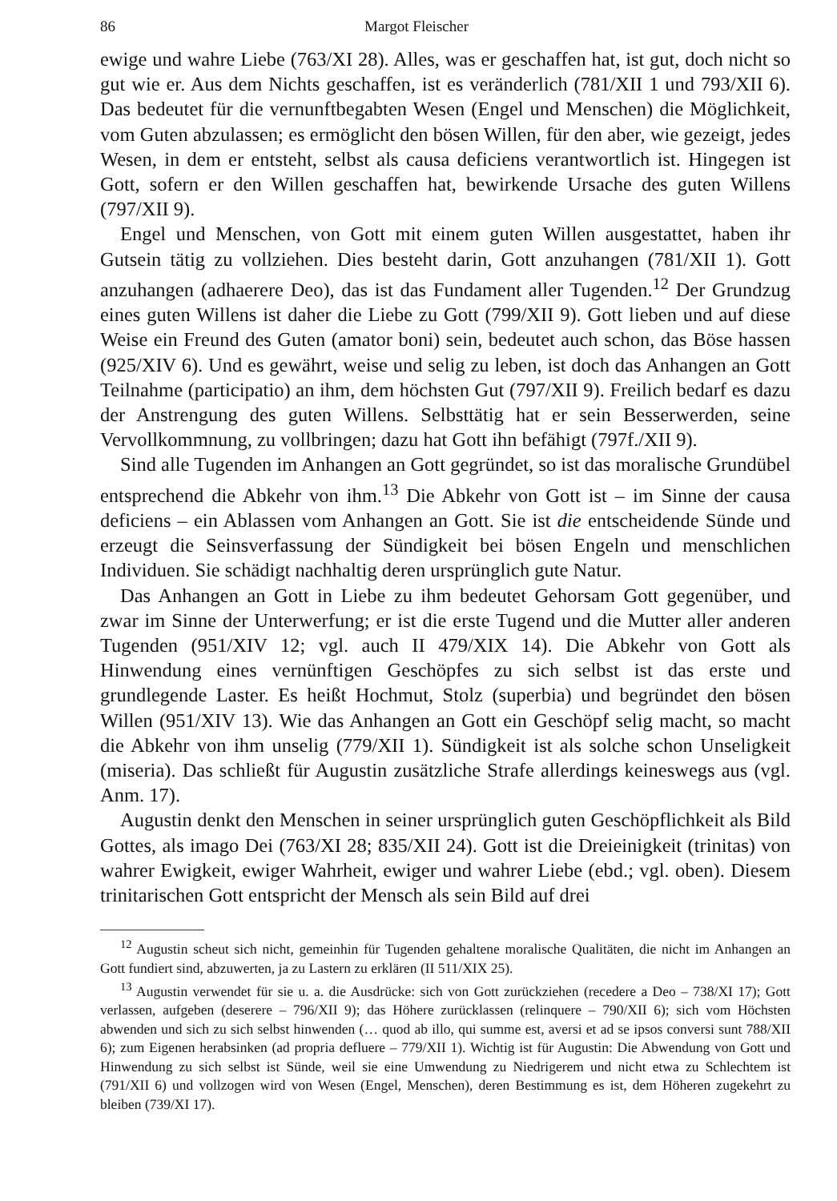86 Margot Fleischer
ewige und wahre Liebe (763/XI 28). Alles, was er geschaffen hat, ist gut, doch nicht so gut wie er. Aus dem Nichts geschaffen, ist es veränderlich (781/XII 1 und 793/XII 6). Das bedeutet für die vernunftbegabten Wesen (Engel und Menschen) die Möglichkeit, vom Guten abzulassen; es ermöglicht den bösen Willen, für den aber, wie gezeigt, jedes Wesen, in dem er entsteht, selbst als causa deficiens verantwortlich ist. Hingegen ist Gott, sofern er den Willen geschaffen hat, bewirkende Ursache des guten Willens (797/XII 9).
Engel und Menschen, von Gott mit einem guten Willen ausgestattet, haben ihr Gutsein tätig zu vollziehen. Dies besteht darin, Gott anzuhangen (781/XII 1). Gott anzuhangen (adhaerere Deo), das ist das Fundament aller Tugenden.<sup>12</sup> Der Grundzug eines guten Willens ist daher die Liebe zu Gott (799/XII 9). Gott lieben und auf diese Weise ein Freund des Guten (amator boni) sein, bedeutet auch schon, das Böse hassen (925/XIV 6). Und es gewährt, weise und selig zu leben, ist doch das Anhangen an Gott Teilnahme (participatio) an ihm, dem höchsten Gut (797/XII 9). Freilich bedarf es dazu der Anstrengung des guten Willens. Selbsttätig hat er sein Besserwerden, seine Vervollkommnung, zu vollbringen; dazu hat Gott ihn befähigt (797f./XII 9).
Sind alle Tugenden im Anhangen an Gott gegründet, so ist das moralische Grundübel entsprechend die Abkehr von ihm.<sup>13</sup> Die Abkehr von Gott ist – im Sinne der causa deficiens – ein Ablassen vom Anhangen an Gott. Sie ist die entscheidende Sünde und erzeugt die Seinsverfassung der Sündigkeit bei bösen Engeln und menschlichen Individuen. Sie schädigt nachhaltig deren ursprünglich gute Natur.
Das Anhangen an Gott in Liebe zu ihm bedeutet Gehorsam Gott gegenüber, und zwar im Sinne der Unterwerfung; er ist die erste Tugend und die Mutter aller anderen Tugenden (951/XIV 12; vgl. auch II 479/XIX 14). Die Abkehr von Gott als Hinwendung eines vernünftigen Geschöpfes zu sich selbst ist das erste und grundlegende Laster. Es heißt Hochmut, Stolz (superbia) und begründet den bösen Willen (951/XIV 13). Wie das Anhangen an Gott ein Geschöpf selig macht, so macht die Abkehr von ihm unselig (779/XII 1). Sündigkeit ist als solche schon Unseligkeit (miseria). Das schließt für Augustin zusätzliche Strafe allerdings keineswegs aus (vgl. Anm. 17).
Augustin denkt den Menschen in seiner ursprünglich guten Geschöpflichkeit als Bild Gottes, als imago Dei (763/XI 28; 835/XII 24). Gott ist die Dreieinigkeit (trinitas) von wahrer Ewigkeit, ewiger Wahrheit, ewiger und wahrer Liebe (ebd.; vgl. oben). Diesem trinitarischen Gott entspricht der Mensch als sein Bild auf drei
<sup>12</sup> Augustin scheut sich nicht, gemeinhin für Tugenden gehaltene moralische Qualitäten, die nicht im Anhangen an Gott fundiert sind, abzuwerten, ja zu Lastern zu erklären (II 511/XIX 25).
<sup>13</sup> Augustin verwendet für sie u. a. die Ausdrücke: sich von Gott zurückziehen (recedere a Deo – 738/XI 17); Gott verlassen, aufgeben (deserere – 796/XII 9); das Höhere zurücklassen (relinquere – 790/XII 6); sich vom Höchsten abwenden und sich zu sich selbst hinwenden (… quod ab illo, qui summe est, aversi et ad se ipsos conversi sunt 788/XII 6); zum Eigenen herabsinken (ad propria defluere – 779/XII 1). Wichtig ist für Augustin: Die Abwendung von Gott und Hinwendung zu sich selbst ist Sünde, weil sie eine Umwendung zu Niedrigerem und nicht etwa zu Schlechtem ist (791/XII 6) und vollzogen wird von Wesen (Engel, Menschen), deren Bestimmung es ist, dem Höheren zugekehrt zu bleiben (739/XI 17).